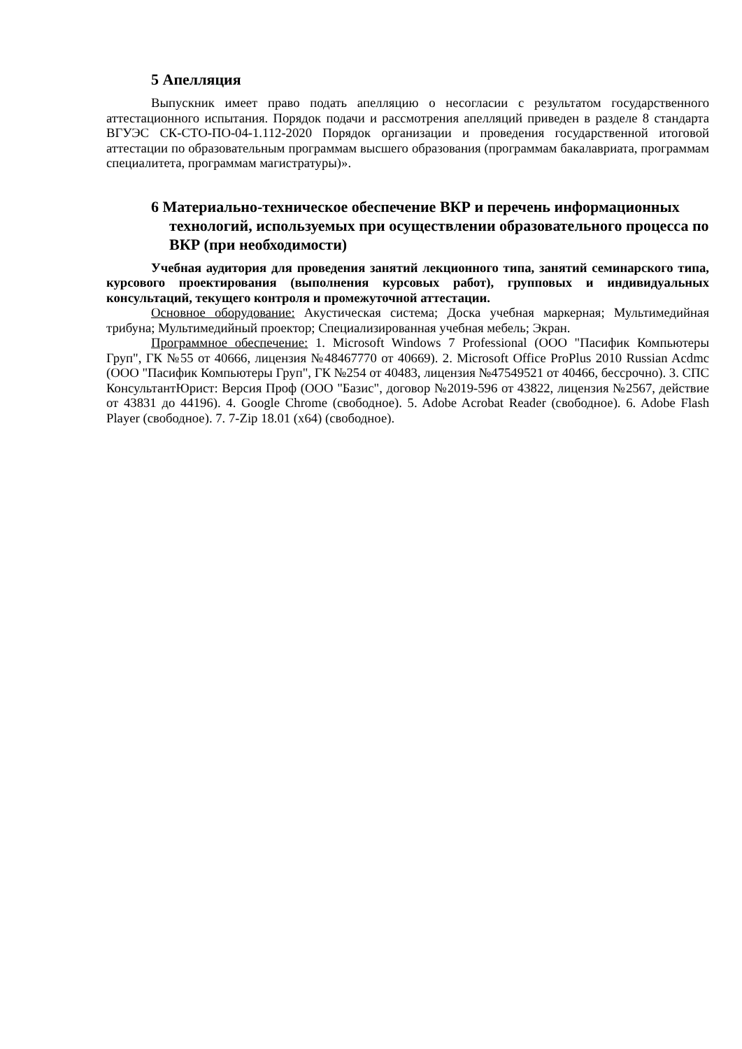5 Апелляция
Выпускник имеет право подать апелляцию о несогласии с результатом государственного аттестационного испытания. Порядок подачи и рассмотрения апелляций приведен в разделе 8 стандарта ВГУЭС СК-СТО-ПО-04-1.112-2020 Порядок организации и проведения государственной итоговой аттестации по образовательным программам высшего образования (программам бакалавриата, программам специалитета, программам магистратуры)».
6 Материально-техническое обеспечение ВКР и перечень информационных технологий, используемых при осуществлении образовательного процесса по ВКР (при необходимости)
Учебная аудитория для проведения занятий лекционного типа, занятий семинарского типа, курсового проектирования (выполнения курсовых работ), групповых и индивидуальных консультаций, текущего контроля и промежуточной аттестации.
Основное оборудование: Акустическая система; Доска учебная маркерная; Мультимедийная трибуна; Мультимедийный проектор; Специализированная учебная мебель; Экран.
Программное обеспечение: 1. Microsoft Windows 7 Professional (ООО "Пасифик Компьютеры Груп", ГК №55 от 40666, лицензия №48467770 от 40669). 2. Microsoft Office ProPlus 2010 Russian Acdmc (ООО "Пасифик Компьютеры Груп", ГК №254 от 40483, лицензия №47549521 от 40466, бессрочно). 3. СПС КонсультантЮрист: Версия Проф (ООО "Базис", договор №2019-596 от 43822, лицензия №2567, действие от 43831 до 44196). 4. Google Chrome (свободное). 5. Adobe Acrobat Reader (свободное). 6. Adobe Flash Player (свободное). 7. 7-Zip 18.01 (x64) (свободное).